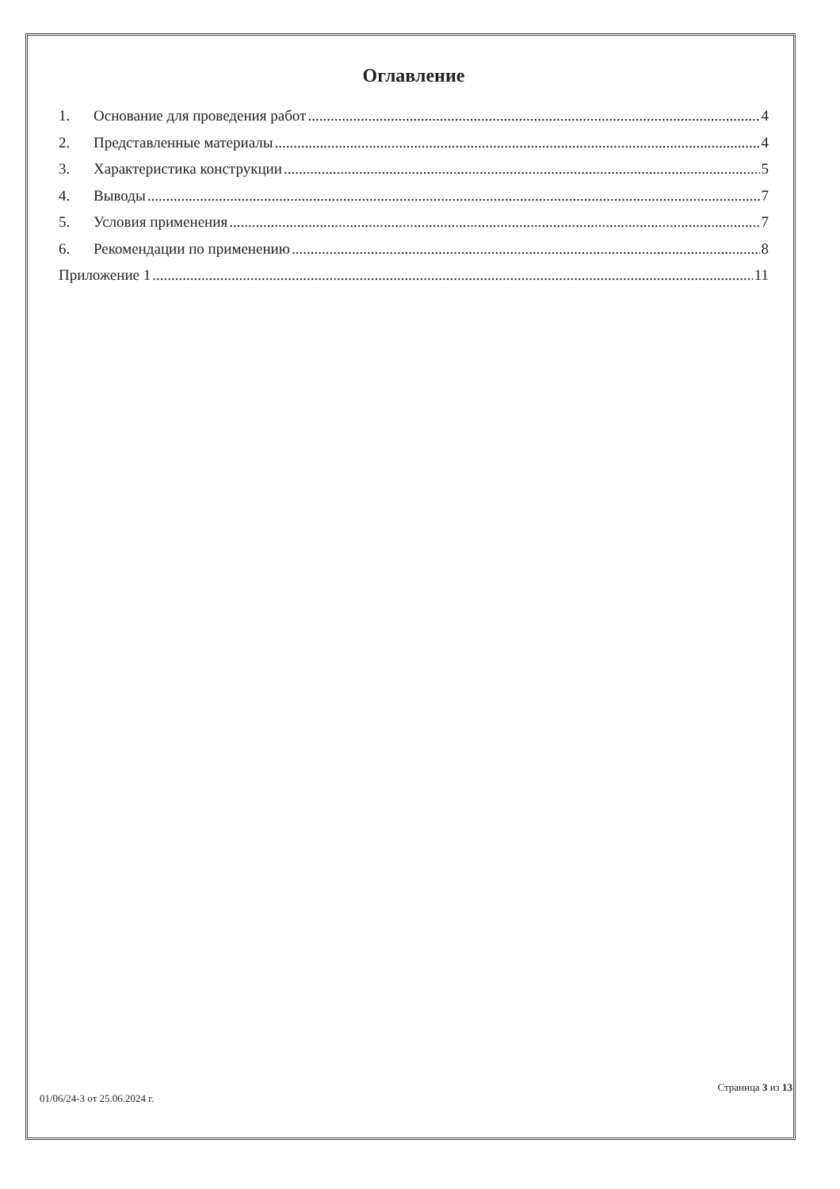Оглавление
1. Основание для проведения работ 4
2. Представленные материалы 4
3. Характеристика конструкции 5
4. Выводы 7
5. Условия применения 7
6. Рекомендации по применению 8
Приложение 1 11
01/06/24-3 от 25.06.2024 г. Страница 3 из 13